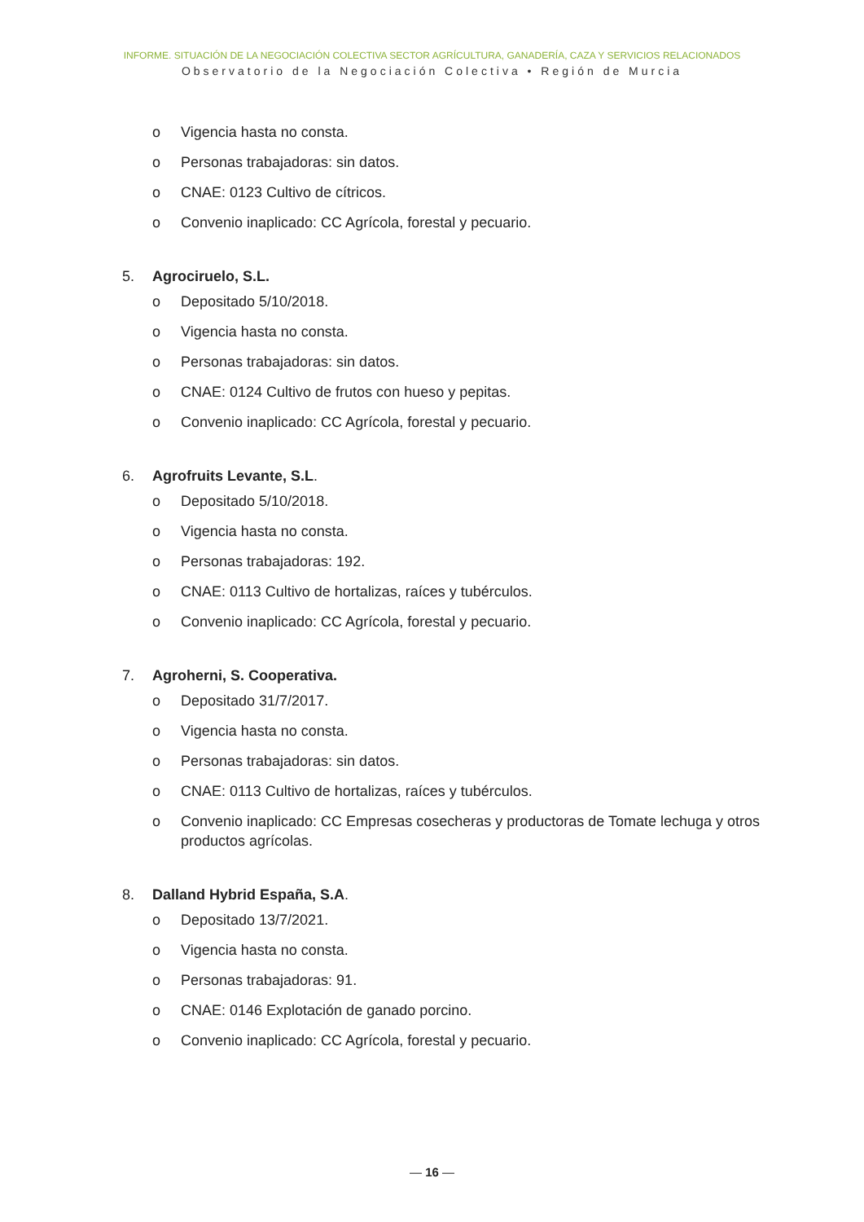INFORME. SITUACIÓN DE LA NEGOCIACIÓN COLECTIVA SECTOR AGRÍCULTURA, GANADERÍA, CAZA Y SERVICIOS RELACIONADOS
Observatorio de la Negociación Colectiva • Región de Murcia
o Vigencia hasta no consta.
o Personas trabajadoras: sin datos.
o CNAE: 0123 Cultivo de cítricos.
o Convenio inaplicado: CC Agrícola, forestal y pecuario.
5. Agrociruelo, S.L.
o Depositado 5/10/2018.
o Vigencia hasta no consta.
o Personas trabajadoras: sin datos.
o CNAE: 0124 Cultivo de frutos con hueso y pepitas.
o Convenio inaplicado: CC Agrícola, forestal y pecuario.
6. Agrofruits Levante, S.L.
o Depositado 5/10/2018.
o Vigencia hasta no consta.
o Personas trabajadoras: 192.
o CNAE: 0113 Cultivo de hortalizas, raíces y tubérculos.
o Convenio inaplicado: CC Agrícola, forestal y pecuario.
7. Agroherni, S. Cooperativa.
o Depositado 31/7/2017.
o Vigencia hasta no consta.
o Personas trabajadoras: sin datos.
o CNAE: 0113 Cultivo de hortalizas, raíces y tubérculos.
o Convenio inaplicado: CC Empresas cosecheras y productoras de Tomate lechuga y otros productos agrícolas.
8. Dalland Hybrid España, S.A.
o Depositado 13/7/2021.
o Vigencia hasta no consta.
o Personas trabajadoras: 91.
o CNAE: 0146 Explotación de ganado porcino.
o Convenio inaplicado: CC Agrícola, forestal y pecuario.
— 16 —